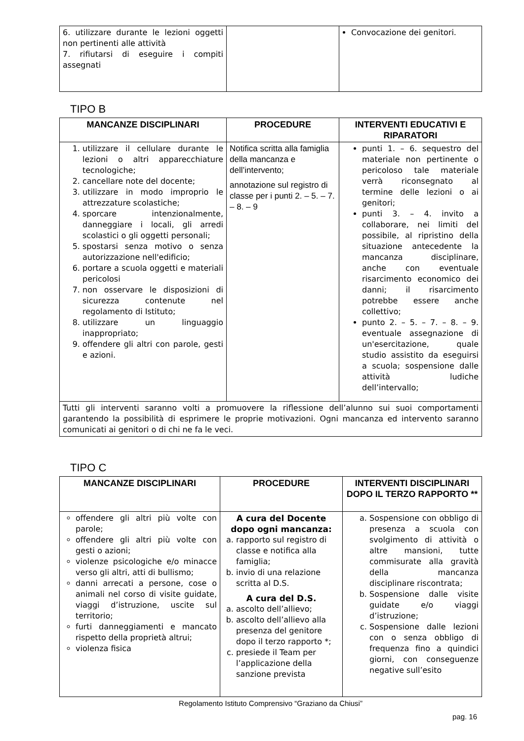| 6. utilizzare durante le lezioni oggetti non pertinenti alle attività 7. rifiutarsi di eseguire i compiti assegnati | | Convocazione dei genitori. |
TIPO B
| MANCANZE DISCIPLINARI | PROCEDURE | INTERVENTI EDUCATIVI E RIPARATORI |
| --- | --- | --- |
| 1. utilizzare il cellulare durante le lezioni o altri apparecchiature tecnologiche; 2. cancellare note del docente; 3. utilizzare in modo improprio le attrezzature scolastiche; 4. sporcare intenzionalmente, danneggiare i locali, gli arredi scolastici o gli oggetti personali; 5. spostarsi senza motivo o senza autorizzazione nell'edificio; 6. portare a scuola oggetti e materiali pericolosi 7. non osservare le disposizioni di sicurezza contenute nel regolamento di Istituto; 8. utilizzare un linguaggio inappropriato; 9. offendere gli altri con parole, gesti e azioni. | Notifica scritta alla famiglia della mancanza e dell’intervento; annotazione sul registro di classe per i punti 2. – 5. – 7. – 8. – 9 | punti 1. – 6. sequestro del materiale non pertinente o pericoloso tale materiale verrà riconsegnato al termine delle lezioni o ai genitori; punti 3. – 4. invito a collaborare, nei limiti del possibile, al ripristino della situazione antecedente la mancanza disciplinare, anche con eventuale risarcimento economico dei danni; il risarcimento potrebbe essere anche collettivo; punto 2. – 5. – 7. – 8. – 9. eventuale assegnazione di un'esercitazione, quale studio assistito da eseguirsi a scuola; sospensione dalle attività ludiche dell’intervallo; |
| Tutti gli interventi saranno volti a promuovere la riflessione dell’alunno sui suoi comportamenti garantendo la possibilità di esprimere le proprie motivazioni. Ogni mancanza ed intervento saranno comunicati ai genitori o di chi ne fa le veci. | | |
TIPO C
| MANCANZE DISCIPLINARI | PROCEDURE | INTERVENTI DISCIPLINARI DOPO IL TERZO RAPPORTO ** |
| --- | --- | --- |
| offendere gli altri più volte con parole; offendere gli altri più volte con gesti o azioni; violenze psicologiche e/o minacce verso gli altri, atti di bullismo; danni arrecati a persone, cose o animali nel corso di visite guidate, viaggi d’istruzione, uscite sul territorio; furti danneggiamenti e mancato rispetto della proprietà altrui; violenza fisica | A cura del Docente dopo ogni mancanza: a. rapporto sul registro di classe e notifica alla famiglia; b. invio di una relazione scritta al D.S. A cura del D.S. a. ascolto dell’allievo; b. ascolto dell’allievo alla presenza del genitore dopo il terzo rapporto *; c. presiede il Team per l’applicazione della sanzione prevista | a. Sospensione con obbligo di presenza a scuola con svolgimento di attività o altre mansioni, tutte commisurate alla gravità della mancanza disciplinare riscontrata; b. Sospensione dalle visite guidate e/o viaggi d’istruzione; c. Sospensione dalle lezioni con o senza obbligo di frequenza fino a quindici giorni, con conseguenze negative sull’esito |
Regolamento Istituto Comprensivo “Graziano da Chiusi”
pag. 16